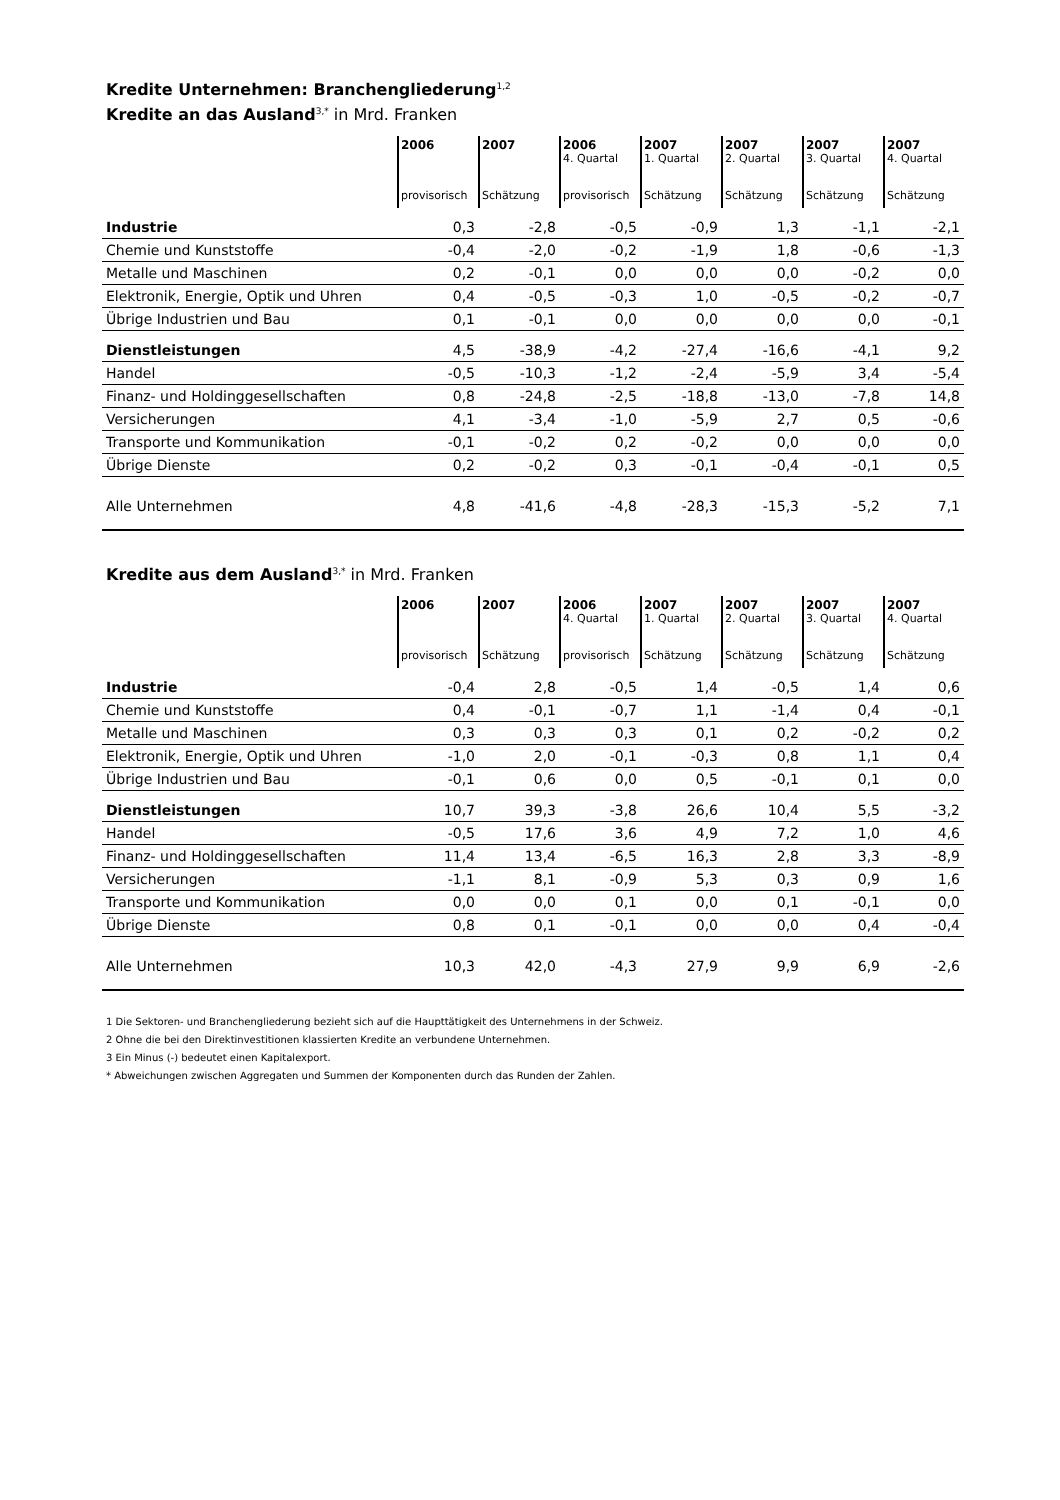Kredite Unternehmen: Branchengliederung<sup>1,2</sup>
Kredite an das Ausland<sup>3,*</sup> in Mrd. Franken
| | 2006 provisorisch | 2007 Schätzung | 2006 4. Quartal provisorisch | 2007 1. Quartal Schätzung | 2007 2. Quartal Schätzung | 2007 3. Quartal Schätzung | 2007 4. Quartal Schätzung |
| --- | --- | --- | --- | --- | --- | --- | --- |
| Industrie | 0,3 | -2,8 | -0,5 | -0,9 | 1,3 | -1,1 | -2,1 |
| Chemie und Kunststoffe | -0,4 | -2,0 | -0,2 | -1,9 | 1,8 | -0,6 | -1,3 |
| Metalle und Maschinen | 0,2 | -0,1 | 0,0 | 0,0 | 0,0 | -0,2 | 0,0 |
| Elektronik, Energie, Optik und Uhren | 0,4 | -0,5 | -0,3 | 1,0 | -0,5 | -0,2 | -0,7 |
| Übrige Industrien und Bau | 0,1 | -0,1 | 0,0 | 0,0 | 0,0 | 0,0 | -0,1 |
| Dienstleistungen | 4,5 | -38,9 | -4,2 | -27,4 | -16,6 | -4,1 | 9,2 |
| Handel | -0,5 | -10,3 | -1,2 | -2,4 | -5,9 | 3,4 | -5,4 |
| Finanz- und Holdinggesellschaften | 0,8 | -24,8 | -2,5 | -18,8 | -13,0 | -7,8 | 14,8 |
| Versicherungen | 4,1 | -3,4 | -1,0 | -5,9 | 2,7 | 0,5 | -0,6 |
| Transporte und Kommunikation | -0,1 | -0,2 | 0,2 | -0,2 | 0,0 | 0,0 | 0,0 |
| Übrige Dienste | 0,2 | -0,2 | 0,3 | -0,1 | -0,4 | -0,1 | 0,5 |
| Alle Unternehmen | 4,8 | -41,6 | -4,8 | -28,3 | -15,3 | -5,2 | 7,1 |
Kredite aus dem Ausland<sup>3,*</sup> in Mrd. Franken
| | 2006 provisorisch | 2007 Schätzung | 2006 4. Quartal provisorisch | 2007 1. Quartal Schätzung | 2007 2. Quartal Schätzung | 2007 3. Quartal Schätzung | 2007 4. Quartal Schätzung |
| --- | --- | --- | --- | --- | --- | --- | --- |
| Industrie | -0,4 | 2,8 | -0,5 | 1,4 | -0,5 | 1,4 | 0,6 |
| Chemie und Kunststoffe | 0,4 | -0,1 | -0,7 | 1,1 | -1,4 | 0,4 | -0,1 |
| Metalle und Maschinen | 0,3 | 0,3 | 0,3 | 0,1 | 0,2 | -0,2 | 0,2 |
| Elektronik, Energie, Optik und Uhren | -1,0 | 2,0 | -0,1 | -0,3 | 0,8 | 1,1 | 0,4 |
| Übrige Industrien und Bau | -0,1 | 0,6 | 0,0 | 0,5 | -0,1 | 0,1 | 0,0 |
| Dienstleistungen | 10,7 | 39,3 | -3,8 | 26,6 | 10,4 | 5,5 | -3,2 |
| Handel | -0,5 | 17,6 | 3,6 | 4,9 | 7,2 | 1,0 | 4,6 |
| Finanz- und Holdinggesellschaften | 11,4 | 13,4 | -6,5 | 16,3 | 2,8 | 3,3 | -8,9 |
| Versicherungen | -1,1 | 8,1 | -0,9 | 5,3 | 0,3 | 0,9 | 1,6 |
| Transporte und Kommunikation | 0,0 | 0,0 | 0,1 | 0,0 | 0,1 | -0,1 | 0,0 |
| Übrige Dienste | 0,8 | 0,1 | -0,1 | 0,0 | 0,0 | 0,4 | -0,4 |
| Alle Unternehmen | 10,3 | 42,0 | -4,3 | 27,9 | 9,9 | 6,9 | -2,6 |
1 Die Sektoren- und Branchengliederung bezieht sich auf die Haupttätigkeit des Unternehmens in der Schweiz.
2 Ohne die bei den Direktinvestitionen klassierten Kredite an verbundene Unternehmen.
3 Ein Minus (-) bedeutet einen Kapitalexport.
* Abweichungen zwischen Aggregaten und Summen der Komponenten durch das Runden der Zahlen.